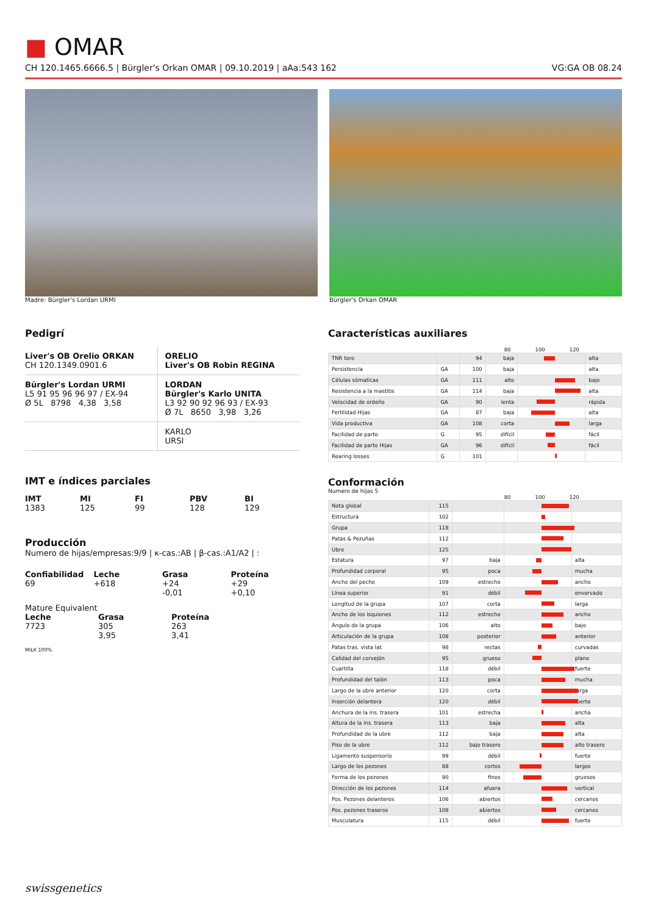■ OMAR
CH 120.1465.6666.5 | Bürgler's Orkan OMAR | 09.10.2019 | aAa:543 162 VG:GA OB 08.24
Madre: Bürgler's Lordan URMI Bürgler's Orkan OMAR
Pedigrí
| Liver's OB Orelio ORKAN CH 120.1349.0901.6 | ORELIO Liver's OB Robin REGINA |
| Bürgler's Lordan URMI L5 91 95 96 96 97 / EX-94 Ø 5L 8798 4,38 3,58 | LORDAN Bürgler's Karlo UNITA L3 92 90 92 96 93 / EX-93 Ø 7L 8650 3,98 3,26 |
| | KARLO URSI |
IMT e índices parciales
IMT
1383
MI
125
FI
99
PBV
128
BI
129
Producción
Numero de hijas/empresas:9/9 | κ-cas.:AB | β-cas.:A1/A2 | :
Confiabilidad
69
Leche
+618
Grasa
+24
-0,01
Proteína
+29
+0,10
Mature Equivalent
Leche
7723
Grasa
305
3,95
Proteína
263
3,41
MILK 100%
Características auxiliares
80 100 120
| TNR toro | | 94 | baja | | alta |
| Persistencia | GA | 100 | baja | | alta |
| Células sómaticas | GA | 111 | alto | | bajo |
| Resistencia a la mastitis | GA | 114 | baja | | alta |
| Velocidad de ordeño | GA | 90 | lenta | | rápida |
| Fertilidad Hijas | GA | 87 | baja | | alta |
| Vida productiva | GA | 108 | corta | | larga |
| Facilidad de parto | G | 95 | difícil | | fácil |
| Facilidad de parto Hijas | GA | 96 | difícil | | fácil |
| Rearing losses | G | 101 | | | |
Conformación
Numero de hijas 5
80 100 120
| Nota global | 115 | | | |
| Estructura | 102 | | | |
| Grupa | 118 | | | |
| Patas & Pezuñas | 112 | | | |
| Ubre | 125 | | | |
| Estatura | 97 | baja | | alta |
| Profundidad corporal | 95 | poca | | mucha |
| Ancho del pecho | 109 | estrecho | | ancho |
| Línea superior | 91 | débil | | envorvado |
| Longitud de la grupa | 107 | corta | | larga |
| Ancho de los isquiones | 112 | estrecho | | ancho |
| Ángulo de la grupa | 106 | alto | | bajo |
| Articulación de la grupa | 108 | posterior | | anterior |
| Patas tras. vista lat. | 98 | rectas | | curvadas |
| Calidad del corvejón | 95 | grueso | | plano |
| Cuartilla | 118 | débil | | fuerte |
| Profundidad del talón | 113 | poca | | mucha |
| Largo de la ubre anterior | 120 | corta | | larga |
| Inserción delantera | 120 | débil | | fuerte |
| Anchura de la ins. trasera | 101 | estrecha | | ancha |
| Altura de la ins. trasera | 113 | baja | | alta |
| Profundidad de la ubre | 112 | baja | | alta |
| Piso de la ubre | 112 | bajo trasero | | alto trasero |
| Ligamento suspensorio | 99 | débil | | fuerte |
| Largo de los pezones | 88 | cortos | | largos |
| Forma de los pezones | 90 | finos | | gruesos |
| Dirección de los pezones | 114 | afuera | | vertical |
| Pos. Pezones delanteros | 106 | abiertos | | cercanos |
| Pos. pezones traseros | 108 | abiertos | | cercanos |
| Musculatura | 115 | débil | | fuerte |
swissgenetics